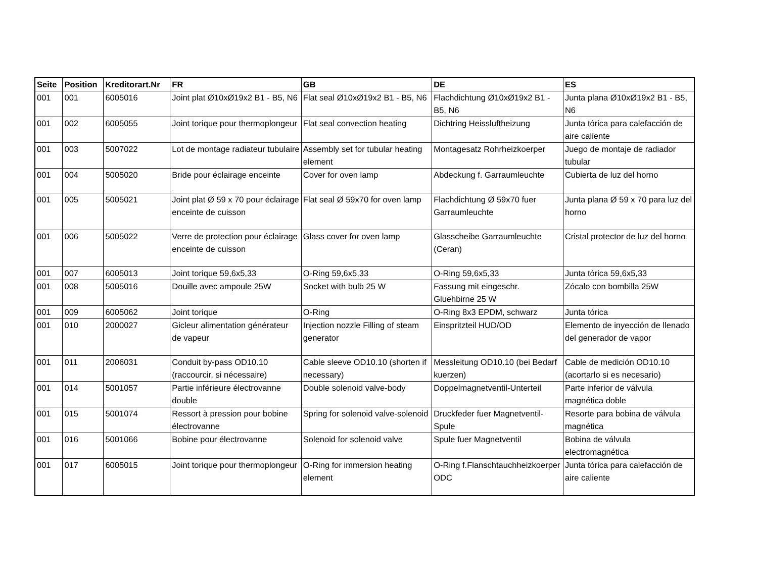| Seite | Position | Kreditorart.Nr | FR | GB | DE | ES |
| --- | --- | --- | --- | --- | --- | --- |
| 001 | 001 | 6005016 | Joint plat Ø10xØ19x2 B1 - B5, N6 | Flat seal Ø10xØ19x2 B1 - B5, N6 | Flachdichtung Ø10xØ19x2 B1 - B5, N6 | Junta plana Ø10xØ19x2 B1 - B5, N6 |
| 001 | 002 | 6005055 | Joint torique pour thermoplongeur | Flat seal convection heating | Dichtring Heissluftheizung | Junta tórica para calefacción de aire caliente |
| 001 | 003 | 5007022 | Lot de montage radiateur tubulaire | Assembly set for tubular heating element | Montagesatz Rohrheizkoerper | Juego de montaje de radiador tubular |
| 001 | 004 | 5005020 | Bride pour éclairage enceinte | Cover for oven lamp | Abdeckung f. Garraumleuchte | Cubierta de luz del horno |
| 001 | 005 | 5005021 | Joint plat Ø 59 x 70 pour éclairage enceinte de cuisson | Flat seal Ø 59x70 for oven lamp | Flachdichtung Ø 59x70 fuer Garraumleuchte | Junta plana Ø 59 x 70 para luz del horno |
| 001 | 006 | 5005022 | Verre de protection pour éclairage enceinte de cuisson | Glass cover for oven lamp | Glasscheibe Garraumleuchte (Ceran) | Cristal protector de luz del horno |
| 001 | 007 | 6005013 | Joint torique 59,6x5,33 | O-Ring 59,6x5,33 | O-Ring 59,6x5,33 | Junta tórica 59,6x5,33 |
| 001 | 008 | 5005016 | Douille avec ampoule 25W | Socket with bulb 25 W | Fassung mit eingeschr. Gluehbirne 25 W | Zócalo con bombilla 25W |
| 001 | 009 | 6005062 | Joint torique | O-Ring | O-Ring 8x3 EPDM, schwarz | Junta tórica |
| 001 | 010 | 2000027 | Gicleur alimentation générateur de vapeur | Injection nozzle Filling of steam generator | Einspritzteil HUD/OD | Elemento de inyección de llenado del generador de vapor |
| 001 | 011 | 2006031 | Conduit by-pass OD10.10 (raccourcir, si nécessaire) | Cable sleeve OD10.10 (shorten if necessary) | Messleitung OD10.10 (bei Bedarf kuerzen) | Cable de medición OD10.10 (acortarlo si es necesario) |
| 001 | 014 | 5001057 | Partie inférieure électrovanne double | Double solenoid valve-body | Doppelmagnetventil-Unterteil | Parte inferior de válvula magnética doble |
| 001 | 015 | 5001074 | Ressort à pression pour bobine électrovanne | Spring for solenoid valve-solenoid | Druckfeder fuer Magnetventil-Spule | Resorte para bobina de válvula magnética |
| 001 | 016 | 5001066 | Bobine pour électrovanne | Solenoid for solenoid valve | Spule fuer Magnetventil | Bobina de válvula electromagnética |
| 001 | 017 | 6005015 | Joint torique pour thermoplongeur | O-Ring for immersion heating element | O-Ring f.Flanschtauchheizkoerper ODC | Junta tórica para calefacción de aire caliente |